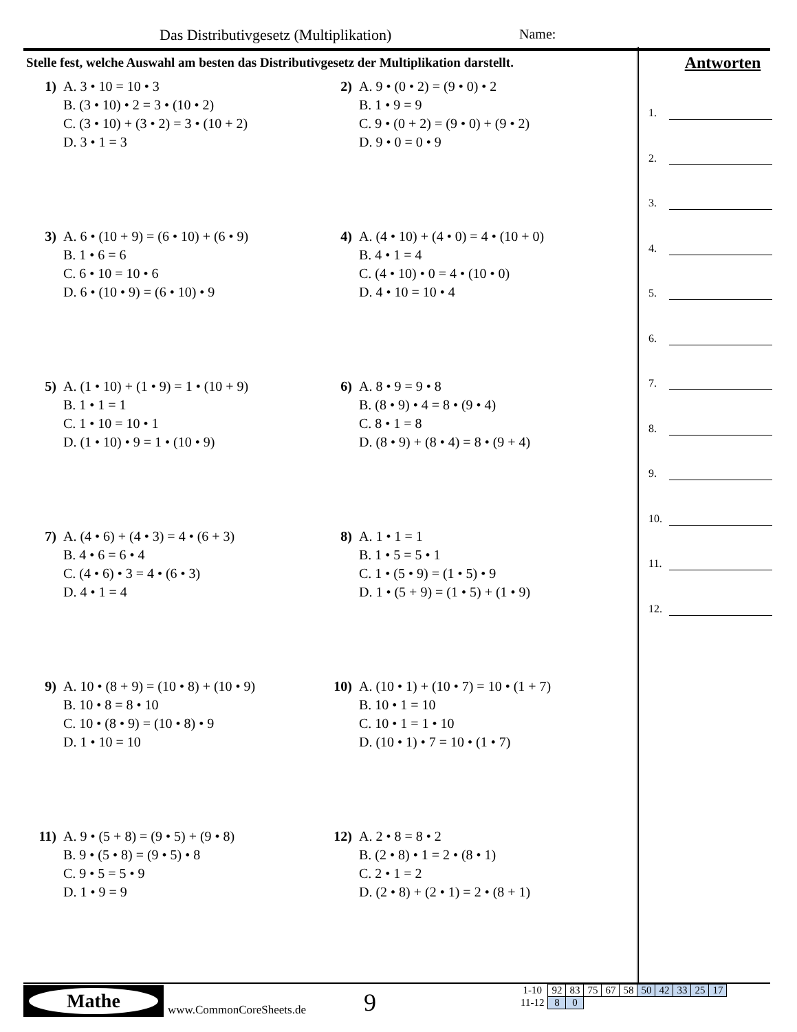Das Distributivgesetz (Multiplikation)
Name:
Stelle fest, welche Auswahl am besten das Distributivgesetz der Multiplikation darstellt.
1) A. 3 • 10 = 10 • 3
B. (3 • 10) • 2 = 3 • (10 • 2)
C. (3 • 10) + (3 • 2) = 3 • (10 + 2)
D. 3 • 1 = 3
2) A. 9 • (0 • 2) = (9 • 0) • 2
B. 1 • 9 = 9
C. 9 • (0 + 2) = (9 • 0) + (9 • 2)
D. 9 • 0 = 0 • 9
3) A. 6 • (10 + 9) = (6 • 10) + (6 • 9)
B. 1 • 6 = 6
C. 6 • 10 = 10 • 6
D. 6 • (10 • 9) = (6 • 10) • 9
4) A. (4 • 10) + (4 • 0) = 4 • (10 + 0)
B. 4 • 1 = 4
C. (4 • 10) • 0 = 4 • (10 • 0)
D. 4 • 10 = 10 • 4
5) A. (1 • 10) + (1 • 9) = 1 • (10 + 9)
B. 1 • 1 = 1
C. 1 • 10 = 10 • 1
D. (1 • 10) • 9 = 1 • (10 • 9)
6) A. 8 • 9 = 9 • 8
B. (8 • 9) • 4 = 8 • (9 • 4)
C. 8 • 1 = 8
D. (8 • 9) + (8 • 4) = 8 • (9 + 4)
7) A. (4 • 6) + (4 • 3) = 4 • (6 + 3)
B. 4 • 6 = 6 • 4
C. (4 • 6) • 3 = 4 • (6 • 3)
D. 4 • 1 = 4
8) A. 1 • 1 = 1
B. 1 • 5 = 5 • 1
C. 1 • (5 • 9) = (1 • 5) • 9
D. 1 • (5 + 9) = (1 • 5) + (1 • 9)
9) A. 10 • (8 + 9) = (10 • 8) + (10 • 9)
B. 10 • 8 = 8 • 10
C. 10 • (8 • 9) = (10 • 8) • 9
D. 1 • 10 = 10
10) A. (10 • 1) + (10 • 7) = 10 • (1 + 7)
B. 10 • 1 = 10
C. 10 • 1 = 1 • 10
D. (10 • 1) • 7 = 10 • (1 • 7)
11) A. 9 • (5 + 8) = (9 • 5) + (9 • 8)
B. 9 • (5 • 8) = (9 • 5) • 8
C. 9 • 5 = 5 • 9
D. 1 • 9 = 9
12) A. 2 • 8 = 8 • 2
B. (2 • 8) • 1 = 2 • (8 • 1)
C. 2 • 1 = 2
D. (2 • 8) + (2 • 1) = 2 • (8 + 1)
Antworten
1.
2.
3.
4.
5.
6.
7.
8.
9.
10.
11.
12.
Mathe
www.CommonCoreSheets.de 9
| 1-10 | 92 | 83 | 75 | 67 | 58 | 50 | 42 | 33 | 25 | 17 |
| 11-12 | 8 | 0 | | | | | | | | |